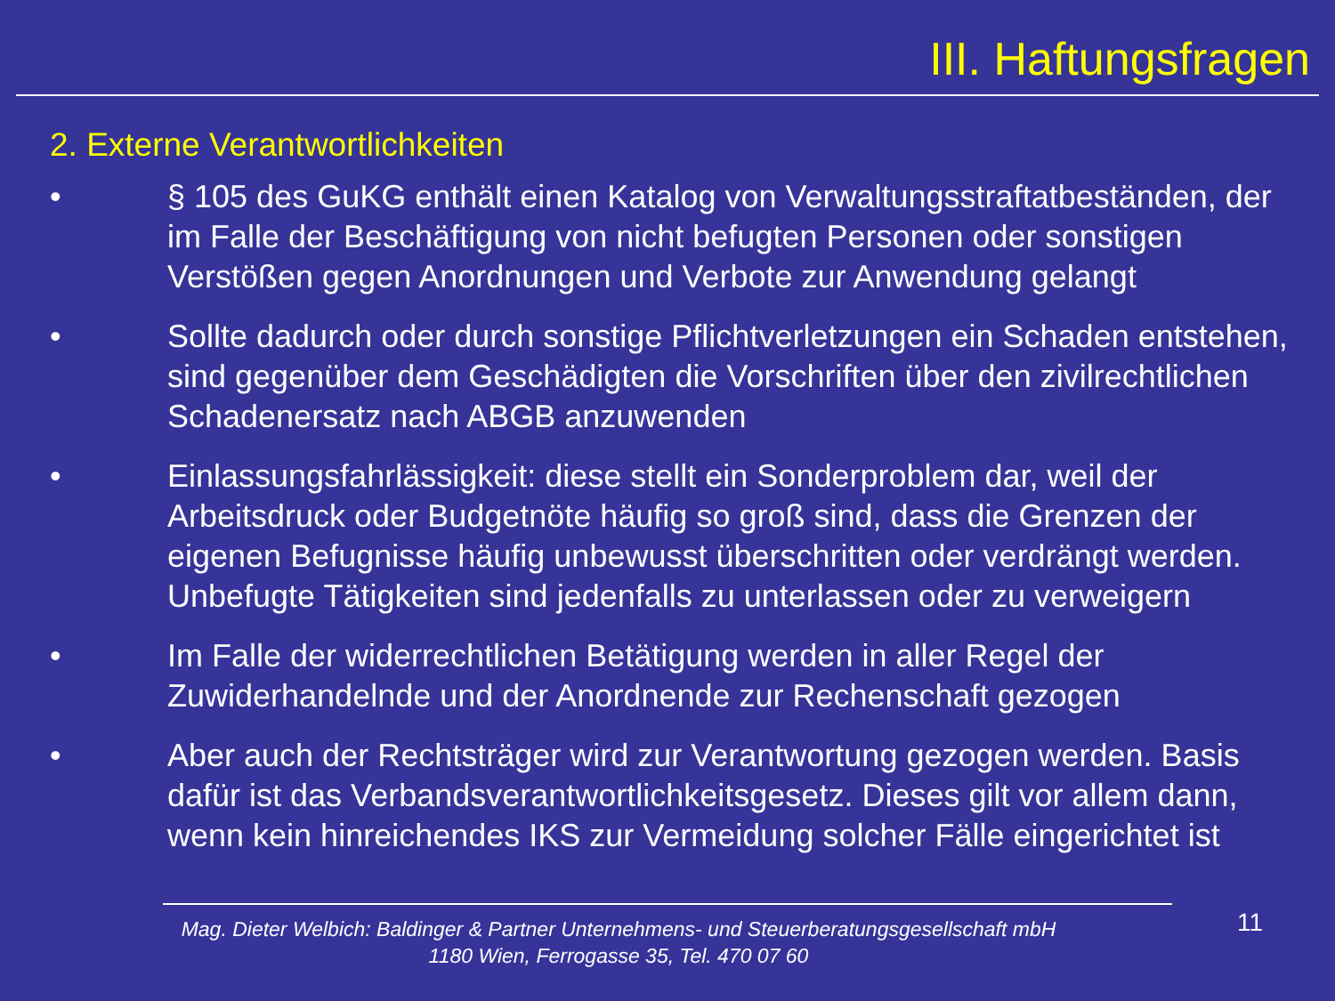III. Haftungsfragen
2. Externe Verantwortlichkeiten
• § 105 des GuKG enthält einen Katalog von Verwaltungsstraftatbeständen, der im Falle der Beschäftigung von nicht befugten Personen oder sonstigen Verstößen gegen Anordnungen und Verbote zur Anwendung gelangt
• Sollte dadurch oder durch sonstige Pflichtverletzungen ein Schaden entstehen, sind gegenüber dem Geschädigten die Vorschriften über den zivilrechtlichen Schadenersatz nach ABGB anzuwenden
• Einlassungsfahrlässigkeit: diese stellt ein Sonderproblem dar, weil der Arbeitsdruck oder Budgetnöte häufig so groß sind, dass die Grenzen der eigenen Befugnisse häufig unbewusst überschritten oder verdrängt werden. Unbefugte Tätigkeiten sind jedenfalls zu unterlassen oder zu verweigern
• Im Falle der widerrechtlichen Betätigung werden in aller Regel der Zuwiderhandelnde und der Anordnende zur Rechenschaft gezogen
• Aber auch der Rechtsträger wird zur Verantwortung gezogen werden. Basis dafür ist das Verbandsverantwortlichkeitsgesetz. Dieses gilt vor allem dann, wenn kein hinreichendes IKS zur Vermeidung solcher Fälle eingerichtet ist
Mag. Dieter Welbich: Baldinger & Partner Unternehmens- und Steuerberatungsgesellschaft mbH
1180 Wien, Ferrogasse 35, Tel. 470 07 60
11